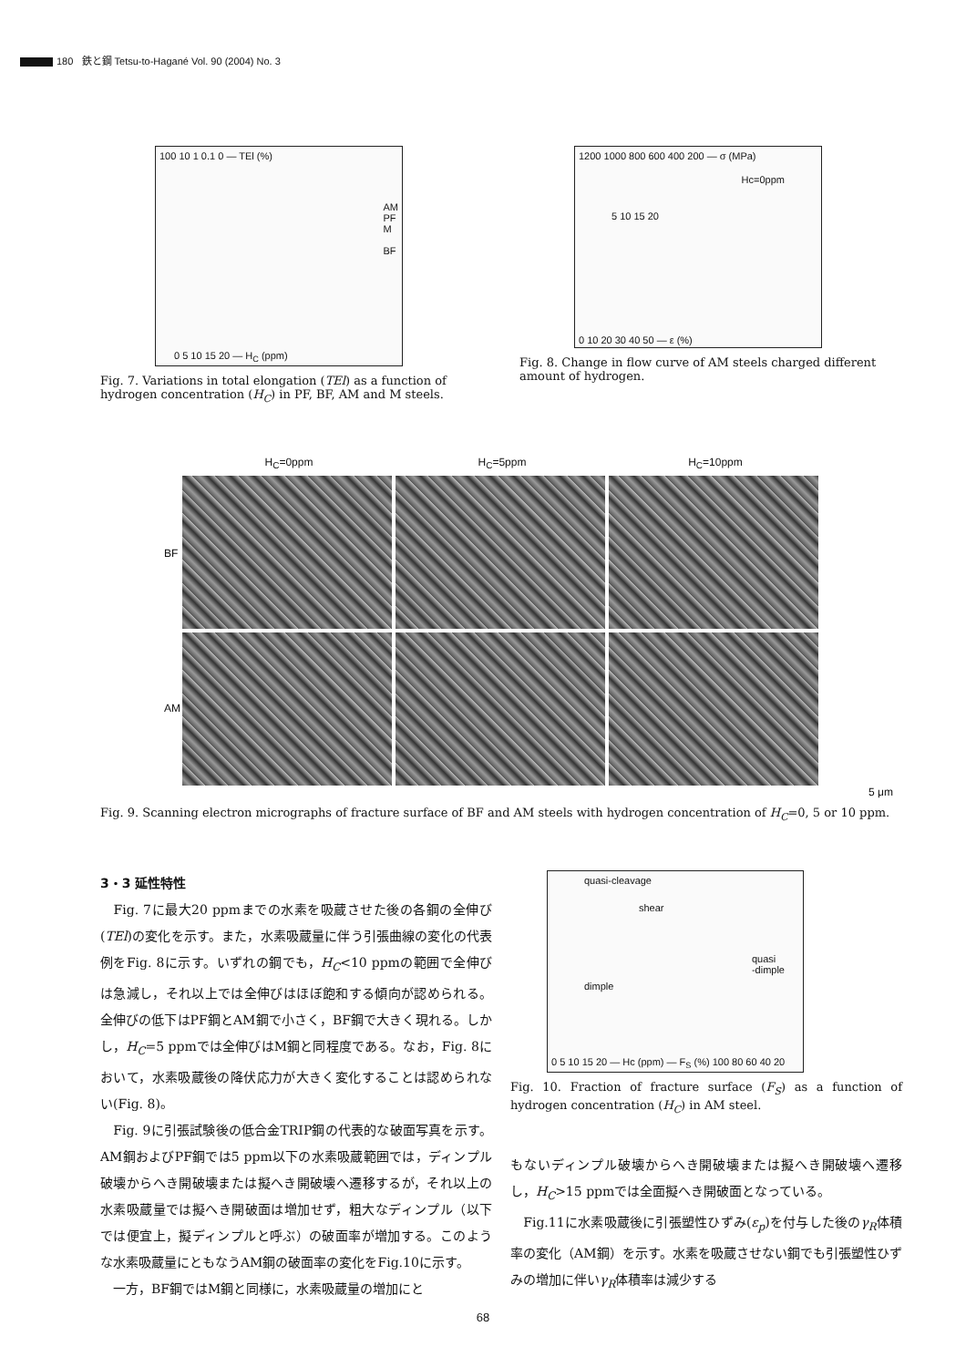180 鉄と鋼 Tetsu-to-Hagané Vol. 90 (2004) No. 3
AM
PF
M
BF
100 10 1 0.1 0 — TEl (%)
0 5 10 15 20 — H<sub>C</sub> (ppm)
Fig. 7. Variations in total elongation (TEl) as a function of hydrogen concentration (H<sub>C</sub>) in PF, BF, AM and M steels.
Hc=0ppm
5 10 15 20
1200 1000 800 600 400 200 — σ (MPa)
0 10 20 30 40 50 — ε (%)
Fig. 8. Change in flow curve of AM steels charged different amount of hydrogen.
H<sub>C</sub>=0ppm H<sub>C</sub>=5ppm H<sub>C</sub>=10ppm
BF
AM
5 μm
Fig. 9. Scanning electron micrographs of fracture surface of BF and AM steels with hydrogen concentration of H<sub>C</sub>=0, 5 or 10 ppm.
3・3 延性特性
　Fig. 7に最大20 ppmまでの水素を吸蔵させた後の各鋼の全伸び(TEl)の変化を示す。また，水素吸蔵量に伴う引張曲線の変化の代表例をFig. 8に示す。いずれの鋼でも，H<sub>C</sub><10 ppmの範囲で全伸びは急減し，それ以上では全伸びはほぼ飽和する傾向が認められる。全伸びの低下はPF鋼とAM鋼で小さく，BF鋼で大きく現れる。しかし，H<sub>C</sub>=5 ppmでは全伸びはM鋼と同程度である。なお，Fig. 8において，水素吸蔵後の降伏応力が大きく変化することは認められない(Fig. 8)。
　Fig. 9に引張試験後の低合金TRIP鋼の代表的な破面写真を示す。AM鋼およびPF鋼では5 ppm以下の水素吸蔵範囲では，ディンプル破壊からへき開破壊または擬へき開破壊へ遷移するが，それ以上の水素吸蔵量では擬へき開破面は増加せず，粗大なディンプル（以下では便宜上，擬ディンプルと呼ぶ）の破面率が増加する。このような水素吸蔵量にともなうAM鋼の破面率の変化をFig.10に示す。
　一方，BF鋼ではM鋼と同様に，水素吸蔵量の増加にと
quasi-cleavage
shear
quasi
-dimple
dimple
0 5 10 15 20 — Hc (ppm) — F<sub>S</sub> (%) 100 80 60 40 20
Fig. 10. Fraction of fracture surface (F<sub>S</sub>) as a function of hydrogen concentration (H<sub>C</sub>) in AM steel.
もないディンプル破壊からへき開破壊または擬へき開破壊へ遷移し，H<sub>C</sub>>15 ppmでは全面擬へき開破面となっている。
　Fig.11に水素吸蔵後に引張塑性ひずみ(ε<sub>p</sub>)を付与した後のγ<sub>R</sub>体積率の変化（AM鋼）を示す。水素を吸蔵させない鋼でも引張塑性ひずみの増加に伴いγ<sub>R</sub>体積率は減少する
68